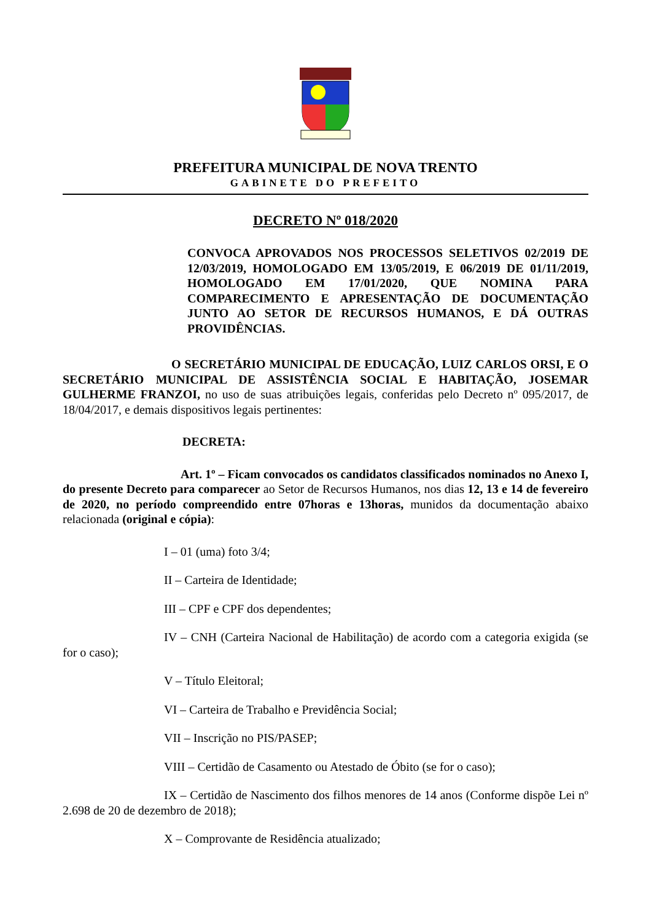PREFEITURA MUNICIPAL DE NOVA TRENTO
GABINETE DO PREFEITO
DECRETO Nº 018/2020
CONVOCA APROVADOS NOS PROCESSOS SELETIVOS 02/2019 DE 12/03/2019, HOMOLOGADO EM 13/05/2019, E 06/2019 DE 01/11/2019, HOMOLOGADO EM 17/01/2020, QUE NOMINA PARA COMPARECIMENTO E APRESENTAÇÃO DE DOCUMENTAÇÃO JUNTO AO SETOR DE RECURSOS HUMANOS, E DÁ OUTRAS PROVIDÊNCIAS.
O SECRETÁRIO MUNICIPAL DE EDUCAÇÃO, LUIZ CARLOS ORSI, E O SECRETÁRIO MUNICIPAL DE ASSISTÊNCIA SOCIAL E HABITAÇÃO, JOSEMAR GULHERME FRANZOI, no uso de suas atribuições legais, conferidas pelo Decreto nº 095/2017, de 18/04/2017, e demais dispositivos legais pertinentes:
DECRETA:
Art. 1º – Ficam convocados os candidatos classificados nominados no Anexo I, do presente Decreto para comparecer ao Setor de Recursos Humanos, nos dias 12, 13 e 14 de fevereiro de 2020, no período compreendido entre 07horas e 13horas, munidos da documentação abaixo relacionada (original e cópia):
I – 01 (uma) foto 3/4;
II – Carteira de Identidade;
III – CPF e CPF dos dependentes;
IV – CNH (Carteira Nacional de Habilitação) de acordo com a categoria exigida (se for o caso);
V – Título Eleitoral;
VI – Carteira de Trabalho e Previdência Social;
VII – Inscrição no PIS/PASEP;
VIII – Certidão de Casamento ou Atestado de Óbito (se for o caso);
IX – Certidão de Nascimento dos filhos menores de 14 anos (Conforme dispõe Lei nº 2.698 de 20 de dezembro de 2018);
X – Comprovante de Residência atualizado;